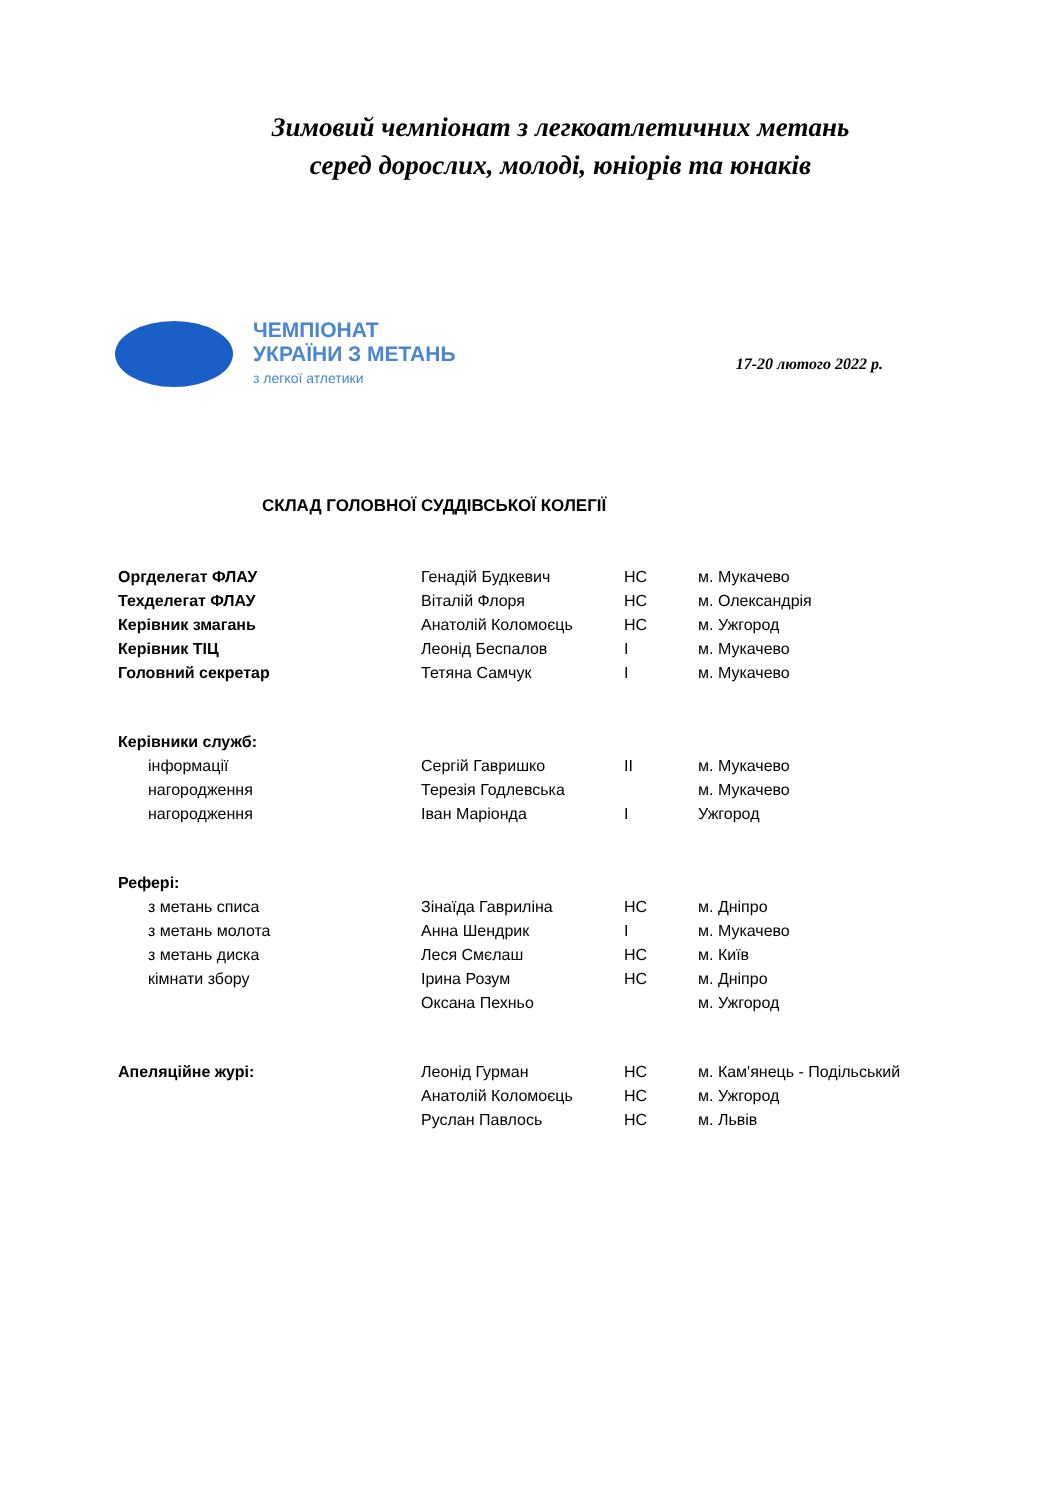Зимовий чемпіонат з легкоатлетичних метань
серед дорослих, молоді, юніорів та юнаків
ЧЕМПІОНАТ
УКРАЇНИ З МЕТАНЬ
з легкої атлетики
17-20 лютого 2022 р.
СКЛАД ГОЛОВНОЇ СУДДІВСЬКОЇ КОЛЕГІЇ
| Оргделегат ФЛАУ | Генадій Будкевич | НС | м. Мукачево |
| Техделегат ФЛАУ | Віталій Флоря | НС | м. Олександрія |
| Керівник змагань | Анатолій Коломоєць | НС | м. Ужгород |
| Керівник ТІЦ | Леонід Беспалов | I | м. Мукачево |
| Головний секретар | Тетяна Самчук | I | м. Мукачево |
| Керівники служб: | | | |
| інформації | Сергій Гавришко | II | м. Мукачево |
| нагородження | Терезія Годлевська | | м. Мукачево |
| нагородження | Іван Маріонда | I | Ужгород |
| Рефері: | | | |
| з метань списа | Зінаїда Гавриліна | НС | м. Дніпро |
| з метань молота | Анна Шендрик | I | м. Мукачево |
| з метань диска | Леся Смєлаш | НС | м. Київ |
| кімнати збору | Ірина Розум | НС | м. Дніпро |
| | Оксана Пехньо | | м. Ужгород |
| Апеляційне журі: | Леонід Гурман | НС | м. Кам'янець - Подільський |
| | Анатолій Коломоєць | НС | м. Ужгород |
| | Руслан Павлось | НС | м. Львів |